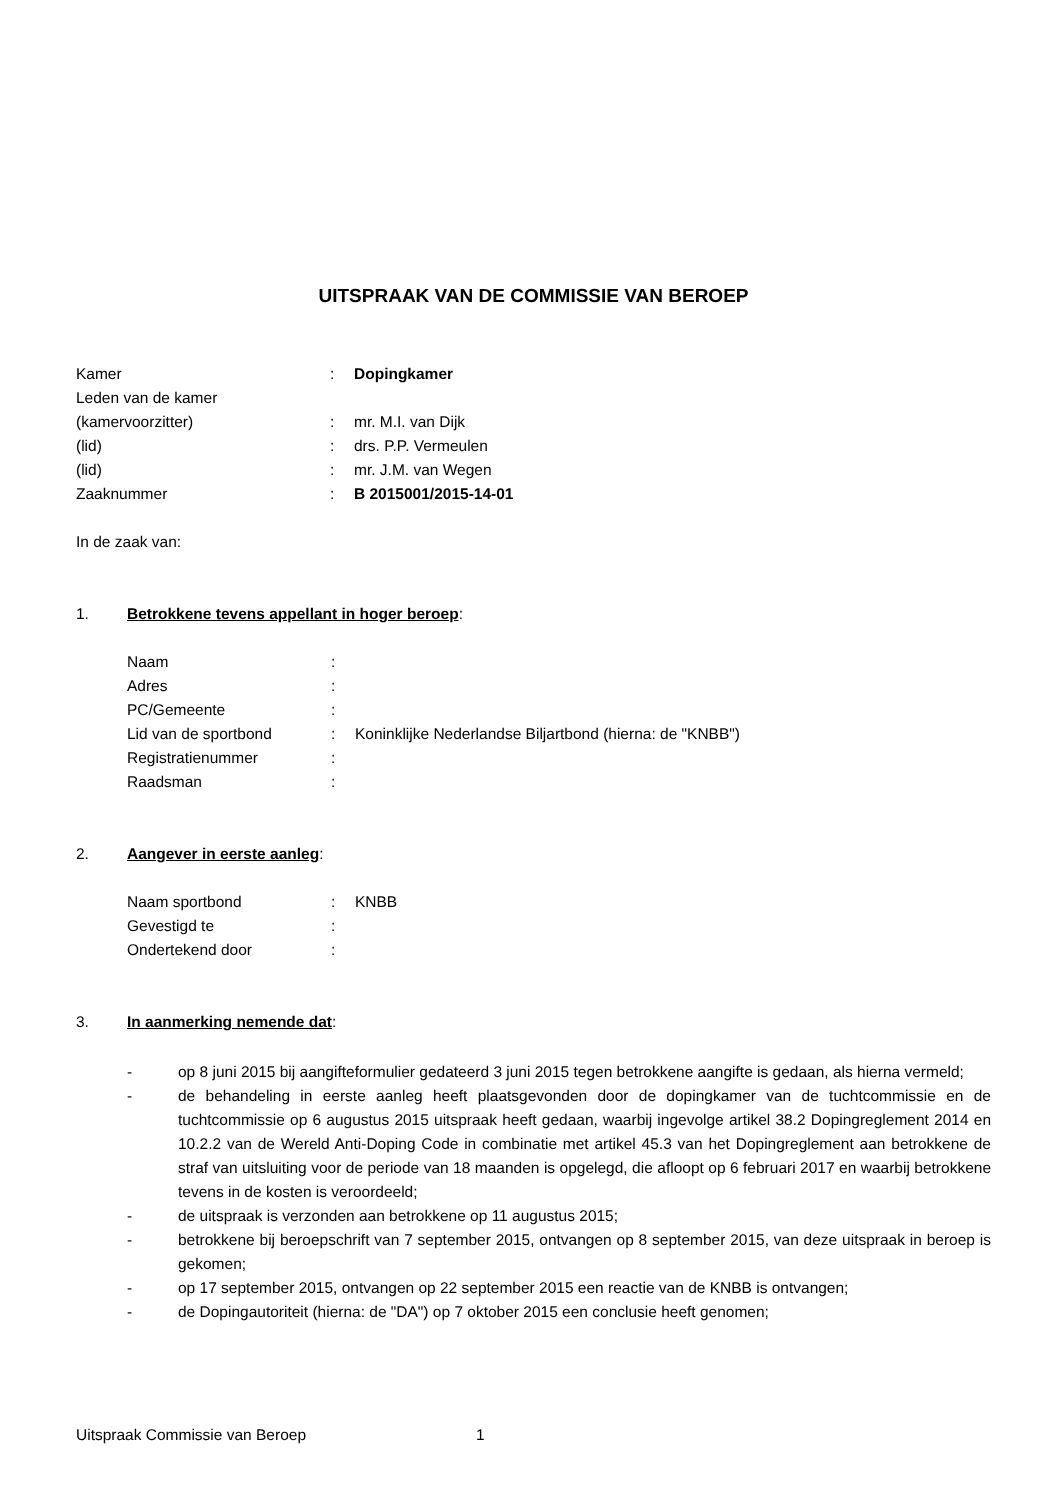UITSPRAAK VAN DE COMMISSIE VAN BEROEP
Kamer : Dopingkamer
Leden van de kamer
(kamervoorzitter) : mr. M.I. van Dijk
(lid) : drs. P.P. Vermeulen
(lid) : mr. J.M. van Wegen
Zaaknummer : B 2015001/2015-14-01
In de zaak van:
1. Betrokkene tevens appellant in hoger beroep:
Naam :
Adres :
PC/Gemeente :
Lid van de sportbond : Koninklijke Nederlandse Biljartbond (hierna: de "KNBB")
Registratienummer :
Raadsman :
2. Aangever in eerste aanleg:
Naam sportbond : KNBB
Gevestigd te :
Ondertekend door :
3. In aanmerking nemende dat:
- op 8 juni 2015 bij aangifteformulier gedateerd 3 juni 2015 tegen betrokkene aangifte is gedaan, als hierna vermeld;
- de behandeling in eerste aanleg heeft plaatsgevonden door de dopingkamer van de tuchtcommissie en de tuchtcommissie op 6 augustus 2015 uitspraak heeft gedaan, waarbij ingevolge artikel 38.2 Dopingreglement 2014 en 10.2.2 van de Wereld Anti-Doping Code in combinatie met artikel 45.3 van het Dopingreglement aan betrokkene de straf van uitsluiting voor de periode van 18 maanden is opgelegd, die afloopt op 6 februari 2017 en waarbij betrokkene tevens in de kosten is veroordeeld;
- de uitspraak is verzonden aan betrokkene op 11 augustus 2015;
- betrokkene bij beroepschrift van 7 september 2015, ontvangen op 8 september 2015, van deze uitspraak in beroep is gekomen;
- op 17 september 2015, ontvangen op 22 september 2015 een reactie van de KNBB is ontvangen;
- de Dopingautoriteit (hierna: de "DA") op 7 oktober 2015 een conclusie heeft genomen;
Uitspraak Commissie van Beroep 1